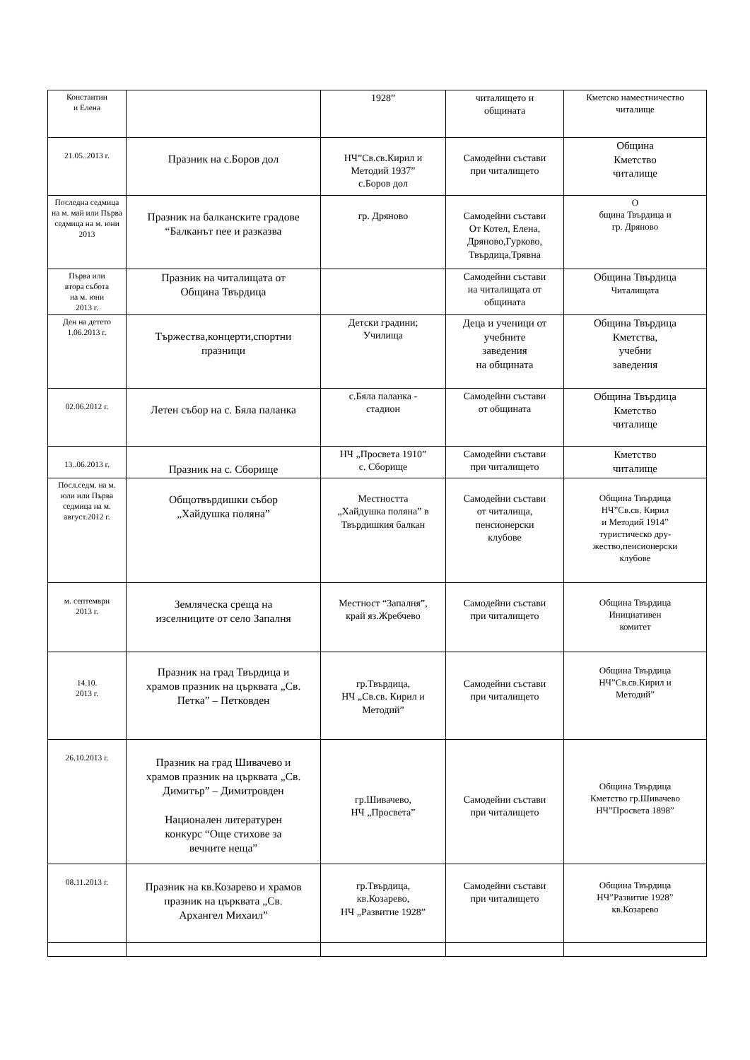| Константин и Елена | | 1928” | читалището и общината | Кметско наместничество читалище |
| 21.05..2013 г. | Празник на с.Боров дол | НЧ”Св.св.Кирил и Методий 1937” с.Боров дол | Самодейни състави при читалището | Община Кметство читалище |
| Последна седмица на м. май или Първа седмица на м. юни 2013 | Празник на балканските градове “Балканът пее и разказва | гр. Дряново | Самодейни състави От Котел, Елена, Дряново,Гурково, Твърдица,Трявна | О бщина Твърдица и гр. Дряново |
| Първа или втора събота на м. юни 2013 г. | Празник на читалищата от Община Твърдица | | Самодейни състави на читалищата от общината | Община Твърдица Читалищата |
| Ден на детето 1.06.2013 г. | Тържества,концерти,спортни празници | Детски градини; Училища | Деца и ученици от учебните заведения на общината | Община Твърдица Кметства, учебни заведения |
| 02.06.2012 г. | Летен събор на с. Бяла паланка | с.Бяла паланка - стадион | Самодейни състави от общината | Община Твърдица Кметство читалище |
| 13..06.2013 г. | Празник на с. Сборище | НЧ „Просвета 1910” с. Сборище | Самодейни състави при читалището | Кметство читалище |
| Посл.седм. на м. юли или Първа седмица на м. август.2012 г. | Общотвърдишки събор „Хайдушка поляна” | Местността „Хайдушка поляна” в Твърдишкия балкан | Самодейни състави от читалища, пенсионерски клубове | Община Твърдица НЧ”Св.св. Кирил и Методий 1914” туристическо дру- жество,пенсионерски клубове |
| м. септември 2013 г. | Земляческа среща на изселниците от село Запалня | Местност “Запалня”, край яз.Жребчево | Самодейни състави при читалището | Община Твърдица Инициативен комитет |
| 14.10. 2013 г. | Празник на град Твърдица и храмов празник на църквата „Св. Петка” – Петковден | гр.Твърдица, НЧ „Св.св. Кирил и Методий” | Самодейни състави при читалището | Община Твърдица НЧ”Св.св.Кирил и Методий” |
| 26.10.2013 г. | Празник на град Шивачево и храмов празник на църквата „Св. Димитър” – Димитровден Национален литературен конкурс “Още стихове за вечните неща” | гр.Шивачево, НЧ „Просвета” | Самодейни състави при читалището | Община Твърдица Кметство гр.Шивачево НЧ”Просвета 1898” |
| 08.11.2013 г. | Празник на кв.Козарево и храмов празник на църквата „Св. Архангел Михаил” | гр.Твърдица, кв.Козарево, НЧ „Развитие 1928” | Самодейни състави при читалището | Община Твърдица НЧ”Развитие 1928” кв.Козарево |